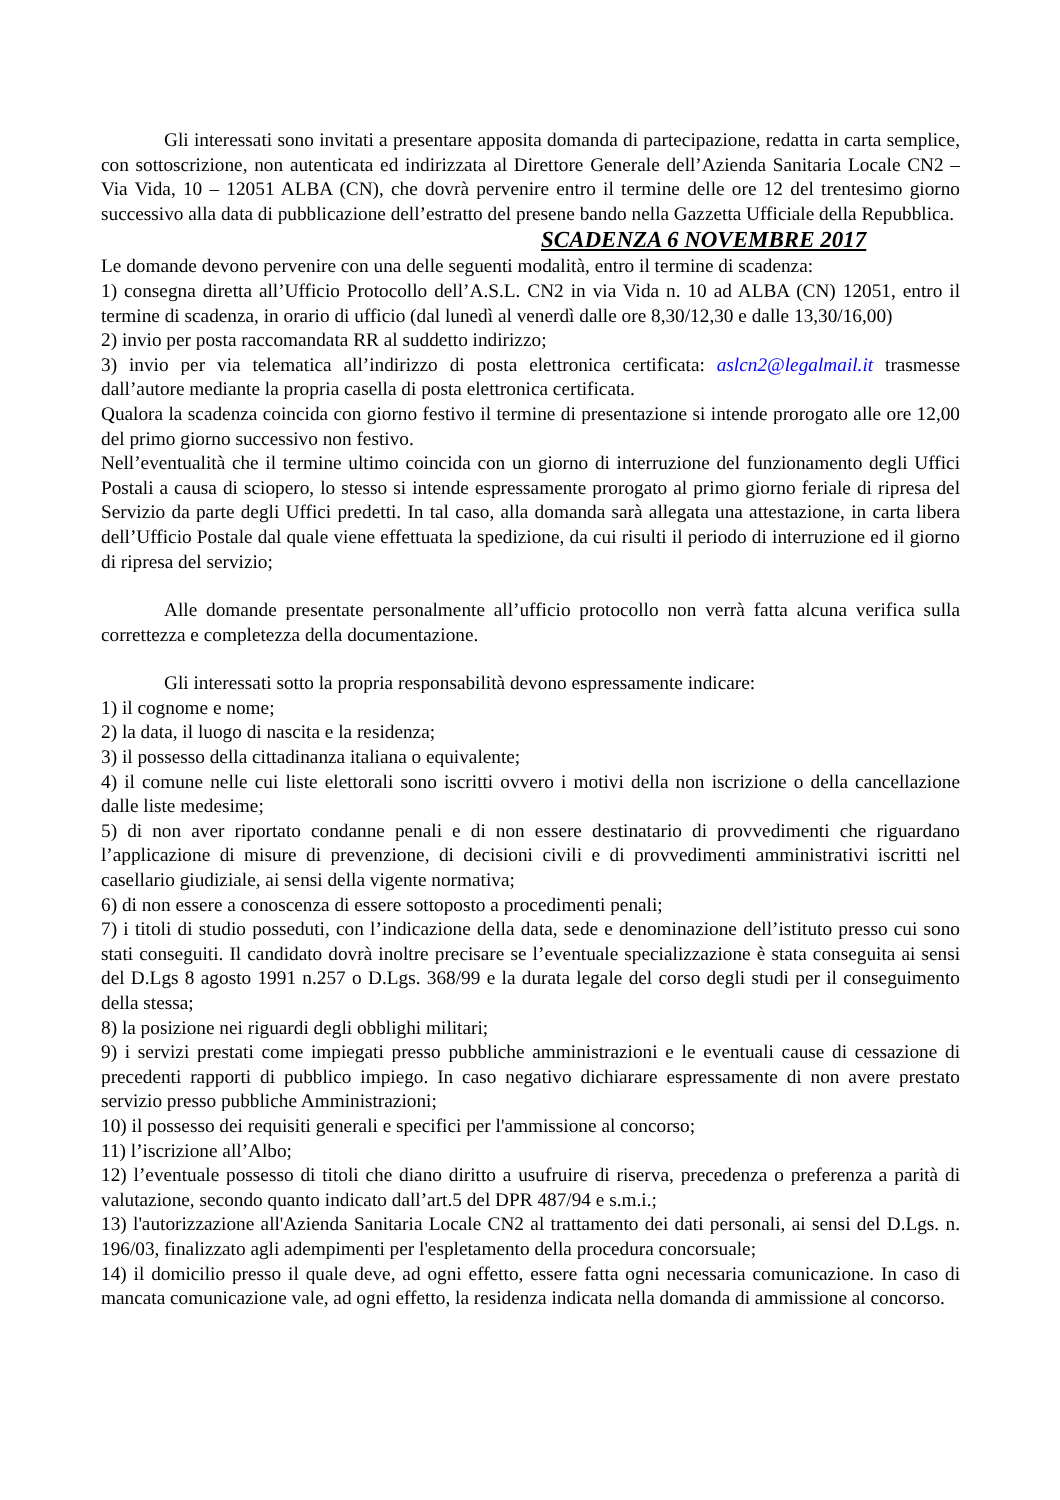Gli interessati sono invitati a presentare apposita domanda di partecipazione, redatta in carta semplice, con sottoscrizione, non autenticata ed indirizzata al Direttore Generale dell’Azienda Sanitaria Locale CN2 – Via Vida, 10 – 12051 ALBA (CN), che dovrà pervenire entro il termine delle ore 12 del trentesimo giorno successivo alla data di pubblicazione dell’estratto del presene bando nella Gazzetta Ufficiale della Repubblica.
SCADENZA 6 NOVEMBRE 2017
Le domande devono pervenire con una delle seguenti modalità, entro il termine di scadenza:
1) consegna diretta all’Ufficio Protocollo dell’A.S.L. CN2 in via Vida n. 10 ad ALBA (CN) 12051, entro il termine di scadenza, in orario di ufficio (dal lunedì al venerdì dalle ore 8,30/12,30 e dalle 13,30/16,00)
2) invio per posta raccomandata RR al suddetto indirizzo;
3) invio per via telematica all’indirizzo di posta elettronica certificata: aslcn2@legalmail.it trasmesse dall’autore mediante la propria casella di posta elettronica certificata.
Qualora la scadenza coincida con giorno festivo il termine di presentazione si intende prorogato alle ore 12,00 del primo giorno successivo non festivo.
Nell’eventualità che il termine ultimo coincida con un giorno di interruzione del funzionamento degli Uffici Postali a causa di sciopero, lo stesso si intende espressamente prorogato al primo giorno feriale di ripresa del Servizio da parte degli Uffici predetti. In tal caso, alla domanda sarà allegata una attestazione, in carta libera dell’Ufficio Postale dal quale viene effettuata la spedizione, da cui risulti il periodo di interruzione ed il giorno di ripresa del servizio;
Alle domande presentate personalmente all’ufficio protocollo non verrà fatta alcuna verifica sulla correttezza e completezza della documentazione.
Gli interessati sotto la propria responsabilità devono espressamente indicare:
1) il cognome e nome;
2) la data, il luogo di nascita e la residenza;
3) il possesso della cittadinanza italiana o equivalente;
4) il comune nelle cui liste elettorali sono iscritti ovvero i motivi della non iscrizione o della cancellazione dalle liste medesime;
5) di non aver riportato condanne penali e di non essere destinatario di provvedimenti che riguardano l’applicazione di misure di prevenzione, di decisioni civili e di provvedimenti amministrativi iscritti nel casellario giudiziale, ai sensi della vigente normativa;
6) di non essere a conoscenza di essere sottoposto a procedimenti penali;
7) i titoli di studio posseduti, con l’indicazione della data, sede e denominazione dell’istituto presso cui sono stati conseguiti. Il candidato dovrà inoltre precisare se l’eventuale specializzazione è stata conseguita ai sensi del D.Lgs 8 agosto 1991 n.257 o D.Lgs. 368/99 e la durata legale del corso degli studi per il conseguimento della stessa;
8) la posizione nei riguardi degli obblighi militari;
9) i servizi prestati come impiegati presso pubbliche amministrazioni e le eventuali cause di cessazione di precedenti rapporti di pubblico impiego. In caso negativo dichiarare espressamente di non avere prestato servizio presso pubbliche Amministrazioni;
10) il possesso dei requisiti generali e specifici per l'ammissione al concorso;
11) l’iscrizione all’Albo;
12) l’eventuale possesso di titoli che diano diritto a usufruire di riserva, precedenza o preferenza a parità di valutazione, secondo quanto indicato dall’art.5 del DPR 487/94 e s.m.i.;
13) l'autorizzazione all'Azienda Sanitaria Locale CN2 al trattamento dei dati personali, ai sensi del D.Lgs. n. 196/03, finalizzato agli adempimenti per l'espletamento della procedura concorsuale;
14) il domicilio presso il quale deve, ad ogni effetto, essere fatta ogni necessaria comunicazione. In caso di mancata comunicazione vale, ad ogni effetto, la residenza indicata nella domanda di ammissione al concorso.